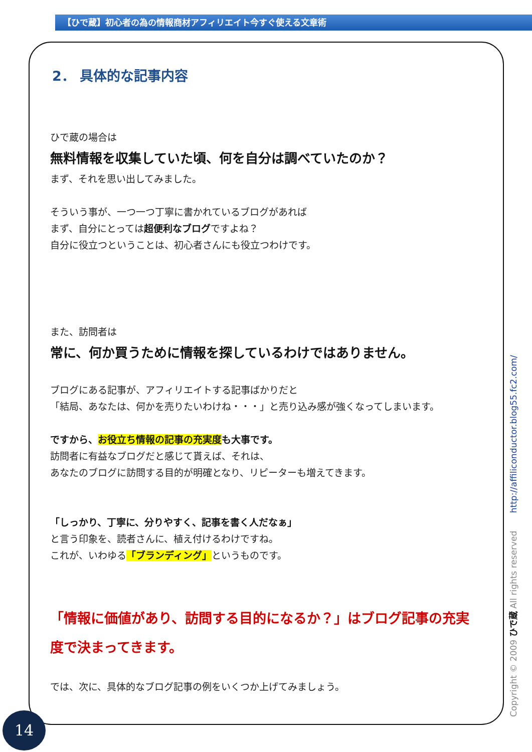【ひで蔵】初心者の為の情報商材アフィリエイト今すぐ使える文章術
2． 具体的な記事内容
ひで蔵の場合は
無料情報を収集していた頃、何を自分は調べていたのか？
まず、それを思い出してみました。
そういう事が、一つ一つ丁寧に書かれているブログがあれば
まず、自分にとっては超便利なブログですよね？
自分に役立つということは、初心者さんにも役立つわけです。
また、訪問者は
常に、何か買うために情報を探しているわけではありません。
ブログにある記事が、アフィリエイトする記事ばかりだと
「結局、あなたは、何かを売りたいわけね・・・」と売り込み感が強くなってしまいます。
ですから、お役立ち情報の記事の充実度も大事です。
訪問者に有益なブログだと感じて貰えば、それは、
あなたのブログに訪問する目的が明確となり、リピーターも増えてきます。
「しっかり、丁寧に、分りやすく、記事を書く人だなぁ」
と言う印象を、読者さんに、植え付けるわけですね。
これが、いわゆる「ブランディング」というものです。
「情報に価値があり、訪問する目的になるか？」はブログ記事の充実度で決まってきます。
では、次に、具体的なブログ記事の例をいくつか上げてみましょう。
14 Copyright © 2009 ひで蔵 All rights reserved http://affiliconductor.blog55.fc2.com/